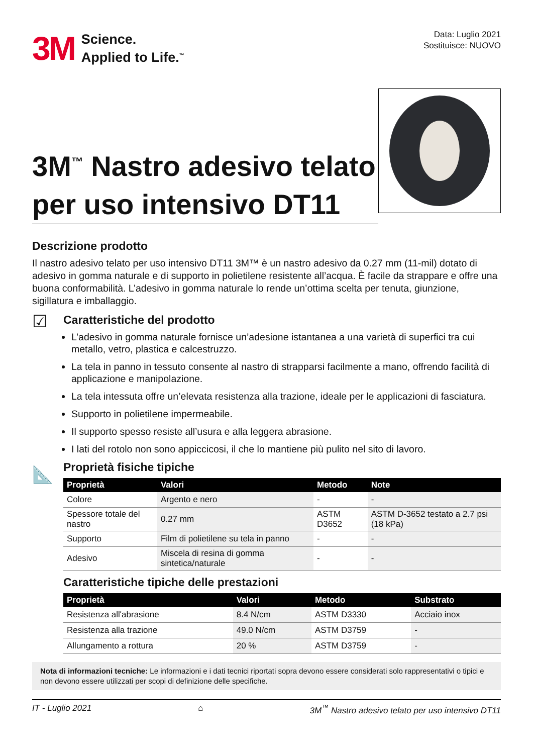3M Science.
Applied to Life.<sup>™</sup>
Data: Luglio 2021
Sostituisce: NUOVO
3M<sup>™</sup> Nastro adesivo telato per uso intensivo DT11
Descrizione prodotto
Il nastro adesivo telato per uso intensivo DT11 3M™ è un nastro adesivo da 0.27 mm (11-mil) dotato di adesivo in gomma naturale e di supporto in polietilene resistente all’acqua. È facile da strappare e offre una buona conformabilità. L’adesivo in gomma naturale lo rende un’ottima scelta per tenuta, giunzione, sigillatura e imballaggio.
☑
Caratteristiche del prodotto
L’adesivo in gomma naturale fornisce un’adesione istantanea a una varietà di superfici tra cui metallo, vetro, plastica e calcestruzzo.
La tela in panno in tessuto consente al nastro di strapparsi facilmente a mano, offrendo facilità di applicazione e manipolazione.
La tela intessuta offre un’elevata resistenza alla trazione, ideale per le applicazioni di fasciatura.
Supporto in polietilene impermeabile.
Il supporto spesso resiste all’usura e alla leggera abrasione.
I lati del rotolo non sono appiccicosi, il che lo mantiene più pulito nel sito di lavoro.
📐
Proprietà fisiche tipiche
| Proprietà | Valori | Metodo | Note |
| --- | --- | --- | --- |
| Colore | Argento e nero | - | - |
| Spessore totale del nastro | 0.27 mm | ASTM D3652 | ASTM D-3652 testato a 2.7 psi (18 kPa) |
| Supporto | Film di polietilene su tela in panno | - | - |
| Adesivo | Miscela di resina di gomma sintetica/naturale | - | - |
Caratteristiche tipiche delle prestazioni
| Proprietà | Valori | Metodo | Substrato |
| --- | --- | --- | --- |
| Resistenza all'abrasione | 8.4 N/cm | ASTM D3330 | Acciaio inox |
| Resistenza alla trazione | 49.0 N/cm | ASTM D3759 | - |
| Allungamento a rottura | 20 % | ASTM D3759 | - |
Nota di informazioni tecniche: Le informazioni e i dati tecnici riportati sopra devono essere considerati solo rappresentativi o tipici e non devono essere utilizzati per scopi di definizione delle specifiche.
IT - Luglio 2021 ⌂ 3M<sup>™</sup> Nastro adesivo telato per uso intensivo DT11